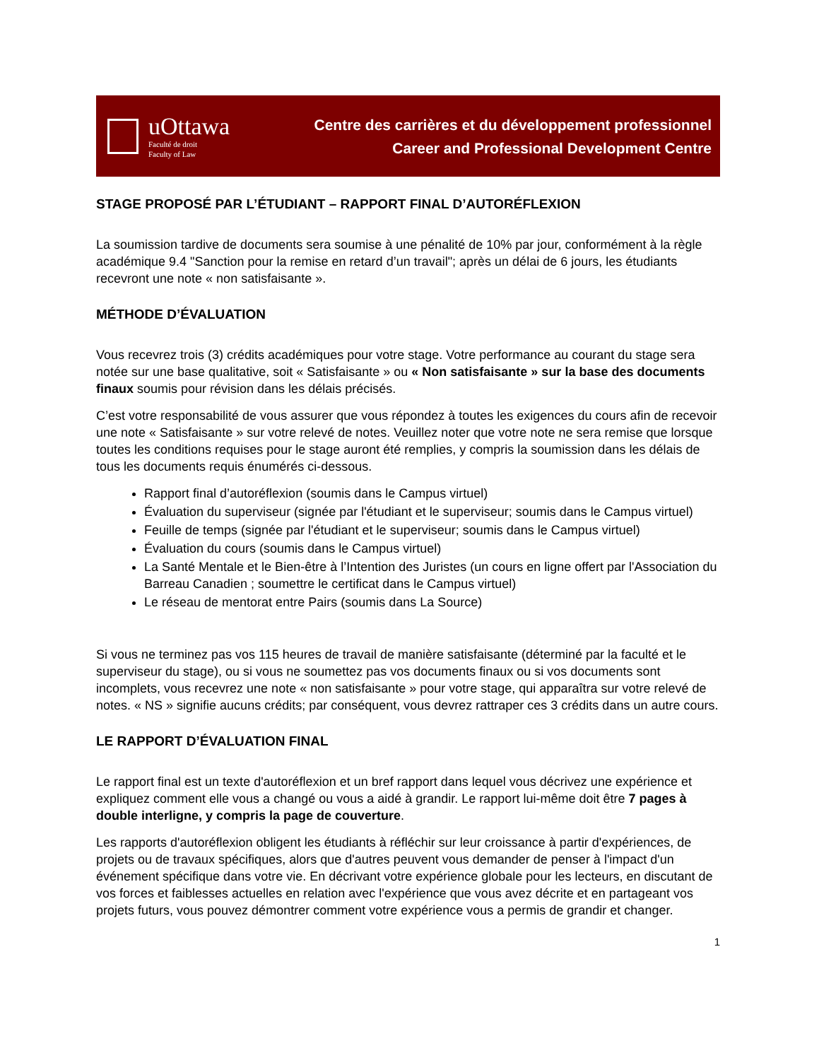uOttawa
Faculté de droit
Faculty of Law
Centre des carrières et du développement professionnel
Career and Professional Development Centre
STAGE PROPOSÉ PAR L’ÉTUDIANT – RAPPORT FINAL D’AUTORÉFLEXION
La soumission tardive de documents sera soumise à une pénalité de 10% par jour, conformément à la règle académique 9.4 "Sanction pour la remise en retard d’un travail"; après un délai de 6 jours, les étudiants recevront une note « non satisfaisante ».
MÉTHODE D’ÉVALUATION
Vous recevrez trois (3) crédits académiques pour votre stage. Votre performance au courant du stage sera notée sur une base qualitative, soit « Satisfaisante » ou « Non satisfaisante » sur la base des documents finaux soumis pour révision dans les délais précisés.
C’est votre responsabilité de vous assurer que vous répondez à toutes les exigences du cours afin de recevoir une note « Satisfaisante » sur votre relevé de notes. Veuillez noter que votre note ne sera remise que lorsque toutes les conditions requises pour le stage auront été remplies, y compris la soumission dans les délais de tous les documents requis énumérés ci-dessous.
Rapport final d’autoréflexion (soumis dans le Campus virtuel)
Évaluation du superviseur (signée par l'étudiant et le superviseur; soumis dans le Campus virtuel)
Feuille de temps (signée par l'étudiant et le superviseur; soumis dans le Campus virtuel)
Évaluation du cours (soumis dans le Campus virtuel)
La Santé Mentale et le Bien-être à l’Intention des Juristes (un cours en ligne offert par l'Association du Barreau Canadien ; soumettre le certificat dans le Campus virtuel)
Le réseau de mentorat entre Pairs (soumis dans La Source)
Si vous ne terminez pas vos 115 heures de travail de manière satisfaisante (déterminé par la faculté et le superviseur du stage), ou si vous ne soumettez pas vos documents finaux ou si vos documents sont incomplets, vous recevrez une note « non satisfaisante » pour votre stage, qui apparaîtra sur votre relevé de notes. « NS » signifie aucuns crédits; par conséquent, vous devrez rattraper ces 3 crédits dans un autre cours.
LE RAPPORT D’ÉVALUATION FINAL
Le rapport final est un texte d'autoréflexion et un bref rapport dans lequel vous décrivez une expérience et expliquez comment elle vous a changé ou vous a aidé à grandir. Le rapport lui-même doit être 7 pages à double interligne, y compris la page de couverture.
Les rapports d'autoréflexion obligent les étudiants à réfléchir sur leur croissance à partir d'expériences, de projets ou de travaux spécifiques, alors que d'autres peuvent vous demander de penser à l'impact d'un événement spécifique dans votre vie. En décrivant votre expérience globale pour les lecteurs, en discutant de vos forces et faiblesses actuelles en relation avec l'expérience que vous avez décrite et en partageant vos projets futurs, vous pouvez démontrer comment votre expérience vous a permis de grandir et changer.
1